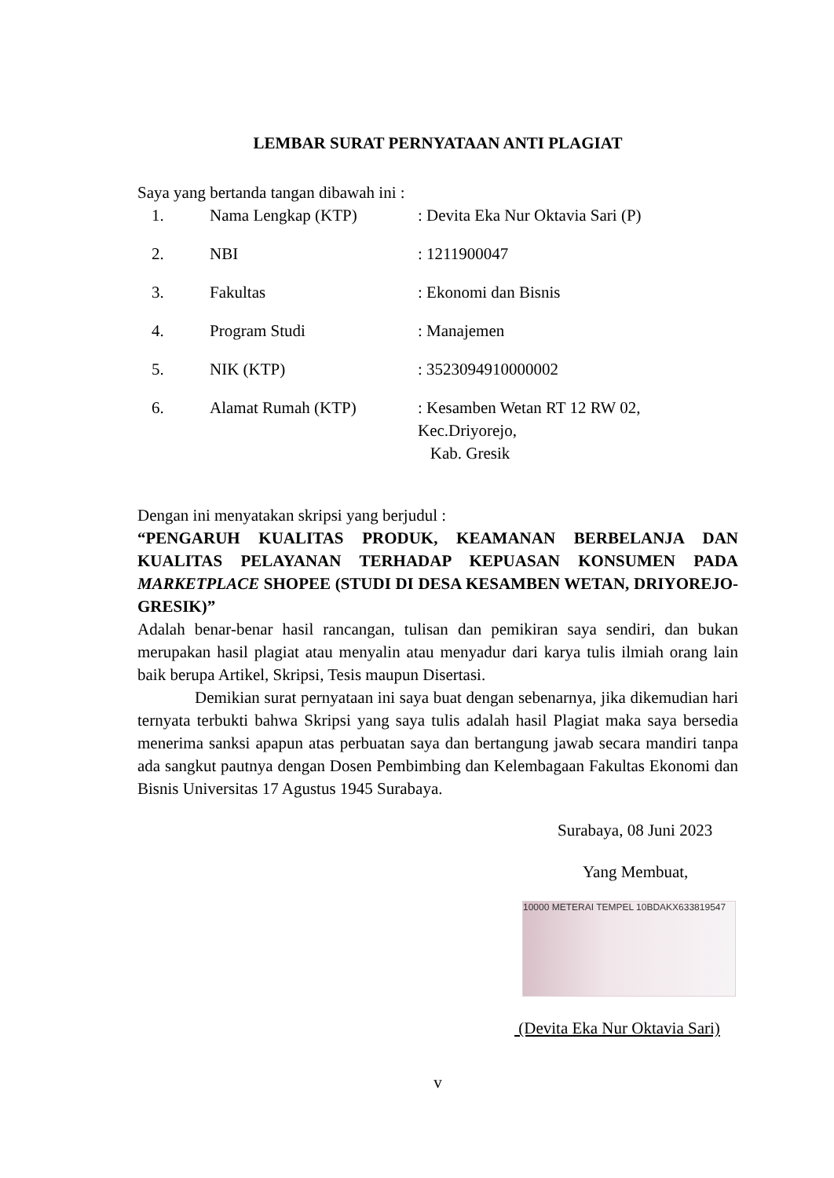LEMBAR SURAT PERNYATAAN ANTI PLAGIAT
Saya yang bertanda tangan dibawah ini :
| 1. | Nama Lengkap (KTP) | : Devita Eka Nur Oktavia Sari (P) |
| 2. | NBI | : 1211900047 |
| 3. | Fakultas | : Ekonomi dan Bisnis |
| 4. | Program Studi | : Manajemen |
| 5. | NIK (KTP) | : 3523094910000002 |
| 6. | Alamat Rumah (KTP) | : Kesamben Wetan RT 12 RW 02, Kec.Driyorejo, Kab. Gresik |
Dengan ini menyatakan skripsi yang berjudul :
“PENGARUH KUALITAS PRODUK, KEAMANAN BERBELANJA DAN KUALITAS PELAYANAN TERHADAP KEPUASAN KONSUMEN PADA MARKETPLACE SHOPEE (STUDI DI DESA KESAMBEN WETAN, DRIYOREJO-GRESIK)”
Adalah benar-benar hasil rancangan, tulisan dan pemikiran saya sendiri, dan bukan merupakan hasil plagiat atau menyalin atau menyadur dari karya tulis ilmiah orang lain baik berupa Artikel, Skripsi, Tesis maupun Disertasi.
Demikian surat pernyataan ini saya buat dengan sebenarnya, jika dikemudian hari ternyata terbukti bahwa Skripsi yang saya tulis adalah hasil Plagiat maka saya bersedia menerima sanksi apapun atas perbuatan saya dan bertangung jawab secara mandiri tanpa ada sangkut pautnya dengan Dosen Pembimbing dan Kelembagaan Fakultas Ekonomi dan Bisnis Universitas 17 Agustus 1945 Surabaya.
Surabaya, 08 Juni 2023
Yang Membuat,
10000 METERAI TEMPEL 10BDAKX633819547
(Devita Eka Nur Oktavia Sari)
v